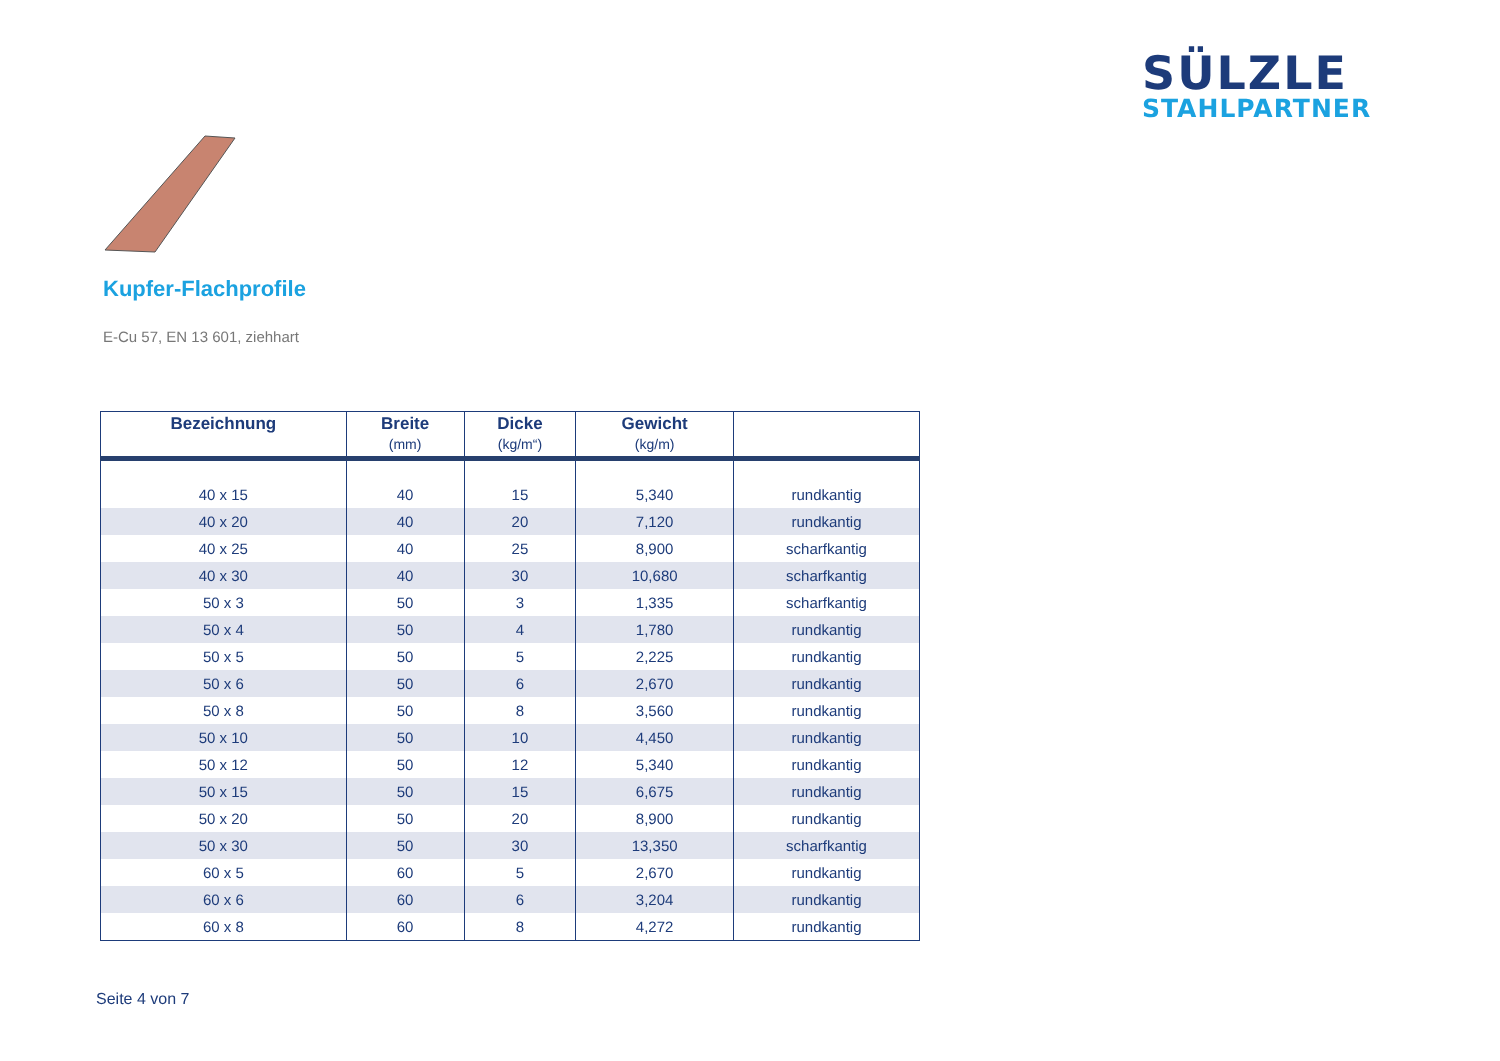SÜLZLE
STAHLPARTNER
Kupfer-Flachprofile
E-Cu 57, EN 13 601, ziehhart
| Bezeichnung | Breite (mm) | Dicke (kg/m“) | Gewicht (kg/m) | |
| --- | --- | --- | --- | --- |
| 40 x 15 | 40 | 15 | 5,340 | rundkantig |
| 40 x 20 | 40 | 20 | 7,120 | rundkantig |
| 40 x 25 | 40 | 25 | 8,900 | scharfkantig |
| 40 x 30 | 40 | 30 | 10,680 | scharfkantig |
| 50 x 3 | 50 | 3 | 1,335 | scharfkantig |
| 50 x 4 | 50 | 4 | 1,780 | rundkantig |
| 50 x 5 | 50 | 5 | 2,225 | rundkantig |
| 50 x 6 | 50 | 6 | 2,670 | rundkantig |
| 50 x 8 | 50 | 8 | 3,560 | rundkantig |
| 50 x 10 | 50 | 10 | 4,450 | rundkantig |
| 50 x 12 | 50 | 12 | 5,340 | rundkantig |
| 50 x 15 | 50 | 15 | 6,675 | rundkantig |
| 50 x 20 | 50 | 20 | 8,900 | rundkantig |
| 50 x 30 | 50 | 30 | 13,350 | scharfkantig |
| 60 x 5 | 60 | 5 | 2,670 | rundkantig |
| 60 x 6 | 60 | 6 | 3,204 | rundkantig |
| 60 x 8 | 60 | 8 | 4,272 | rundkantig |
Seite 4 von 7